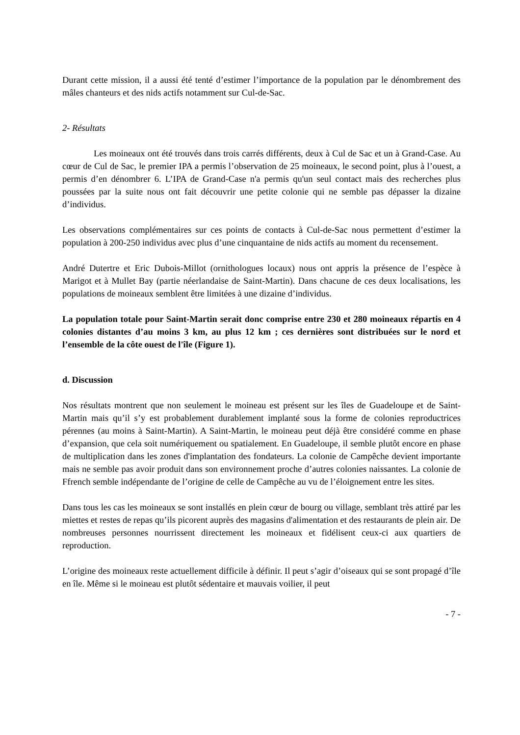Durant cette mission, il a aussi été tenté d’estimer l’importance de la population par le dénombrement des mâles chanteurs et des nids actifs notamment sur Cul-de-Sac.
2- Résultats
Les moineaux ont été trouvés dans trois carrés différents, deux à Cul de Sac et un à Grand-Case. Au cœur de Cul de Sac, le premier IPA a permis l’observation de 25 moineaux, le second point, plus à l’ouest, a permis d’en dénombrer 6. L’IPA de Grand-Case n'a permis qu'un seul contact mais des recherches plus poussées par la suite nous ont fait découvrir une petite colonie qui ne semble pas dépasser la dizaine d’individus.
Les observations complémentaires sur ces points de contacts à Cul-de-Sac nous permettent d’estimer la population à 200-250 individus avec plus d’une cinquantaine de nids actifs au moment du recensement.
André Dutertre et Eric Dubois-Millot (ornithologues locaux) nous ont appris la présence de l’espèce à Marigot et à Mullet Bay (partie néerlandaise de Saint-Martin). Dans chacune de ces deux localisations, les populations de moineaux semblent être limitées à une dizaine d’individus.
La population totale pour Saint-Martin serait donc comprise entre 230 et 280 moineaux répartis en 4 colonies distantes d’au moins 3 km, au plus 12 km ; ces dernières sont distribuées sur le nord et l’ensemble de la côte ouest de l'île (Figure 1).
d. Discussion
Nos résultats montrent que non seulement le moineau est présent sur les îles de Guadeloupe et de Saint-Martin mais qu’il s’y est probablement durablement implanté sous la forme de colonies reproductrices pérennes (au moins à Saint-Martin). A Saint-Martin, le moineau peut déjà être considéré comme en phase d’expansion, que cela soit numériquement ou spatialement. En Guadeloupe, il semble plutôt encore en phase de multiplication dans les zones d'implantation des fondateurs. La colonie de Campêche devient importante mais ne semble pas avoir produit dans son environnement proche d’autres colonies naissantes. La colonie de Ffrench semble indépendante de l’origine de celle de Campêche au vu de l’éloignement entre les sites.
Dans tous les cas les moineaux se sont installés en plein cœur de bourg ou village, semblant très attiré par les miettes et restes de repas qu’ils picorent auprès des magasins d'alimentation et des restaurants de plein air. De nombreuses personnes nourrissent directement les moineaux et fidélisent ceux-ci aux quartiers de reproduction.
L’origine des moineaux reste actuellement difficile à définir. Il peut s’agir d’oiseaux qui se sont propagé d’île en île. Même si le moineau est plutôt sédentaire et mauvais voilier, il peut
- 7 -